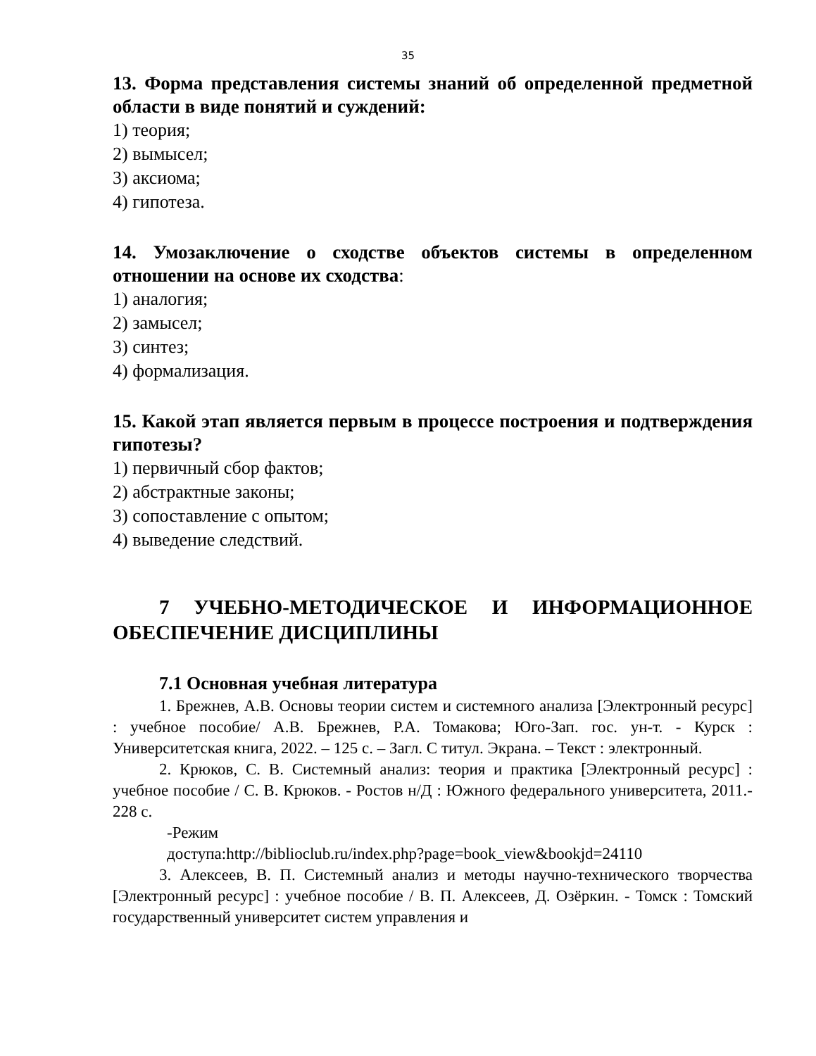35
13. Форма представления системы знаний об определенной предметной области в виде понятий и суждений:
1) теория;
2) вымысел;
3) аксиома;
4) гипотеза.
14. Умозаключение о сходстве объектов системы в определенном отношении на основе их сходства:
1) аналогия;
2) замысел;
3) синтез;
4) формализация.
15. Какой этап является первым в процессе построения и подтверждения гипотезы?
1) первичный сбор фактов;
2) абстрактные законы;
3) сопоставление с опытом;
4) выведение следствий.
7 УЧЕБНО-МЕТОДИЧЕСКОЕ И ИНФОРМАЦИОННОЕ ОБЕСПЕЧЕНИЕ ДИСЦИПЛИНЫ
7.1 Основная учебная литература
1. Брежнев, А.В. Основы теории систем и системного анализа [Электронный ресурс] : учебное пособие/ А.В. Брежнев, Р.А. Томакова; Юго-Зап. гос. ун-т. - Курск : Университетская книга, 2022. – 125 с. – Загл. С титул. Экрана. – Текст : электронный.
2. Крюков, С. В. Системный анализ: теория и практика [Электронный ресурс] : учебное пособие / С. В. Крюков. - Ростов н/Д : Южного федерального университета, 2011.- 228 с.
-Режим
доступа:http://biblioclub.ru/index.php?page=book_view&bookjd=24110
3. Алексеев, В. П. Системный анализ и методы научно-технического творчества [Электронный ресурс] : учебное пособие / В. П. Алексеев, Д. Озёркин. - Томск : Томский государственный университет систем управления и